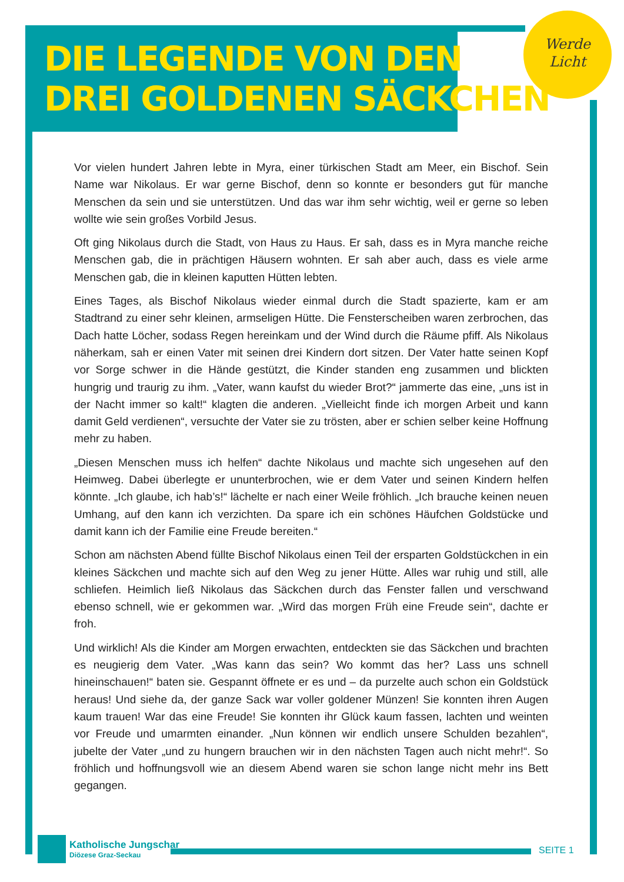DIE LEGENDE VON DEN
DREI GOLDENEN SÄCKCHEN
Werde
Licht
Vor vielen hundert Jahren lebte in Myra, einer türkischen Stadt am Meer, ein Bischof. Sein Name war Nikolaus. Er war gerne Bischof, denn so konnte er besonders gut für manche Menschen da sein und sie unterstützen. Und das war ihm sehr wichtig, weil er gerne so leben wollte wie sein großes Vorbild Jesus.
Oft ging Nikolaus durch die Stadt, von Haus zu Haus. Er sah, dass es in Myra manche reiche Menschen gab, die in prächtigen Häusern wohnten. Er sah aber auch, dass es viele arme Menschen gab, die in kleinen kaputten Hütten lebten.
Eines Tages, als Bischof Nikolaus wieder einmal durch die Stadt spazierte, kam er am Stadtrand zu einer sehr kleinen, armseligen Hütte. Die Fensterscheiben waren zerbrochen, das Dach hatte Löcher, sodass Regen hereinkam und der Wind durch die Räume pfiff. Als Nikolaus näherkam, sah er einen Vater mit seinen drei Kindern dort sitzen. Der Vater hatte seinen Kopf vor Sorge schwer in die Hände gestützt, die Kinder standen eng zusammen und blickten hungrig und traurig zu ihm. „Vater, wann kaufst du wieder Brot?“ jammerte das eine, „uns ist in der Nacht immer so kalt!“ klagten die anderen. „Vielleicht finde ich morgen Arbeit und kann damit Geld verdienen“, versuchte der Vater sie zu trösten, aber er schien selber keine Hoffnung mehr zu haben.
„Diesen Menschen muss ich helfen“ dachte Nikolaus und machte sich ungesehen auf den Heimweg. Dabei überlegte er ununterbrochen, wie er dem Vater und seinen Kindern helfen könnte. „Ich glaube, ich hab’s!“ lächelte er nach einer Weile fröhlich. „Ich brauche keinen neuen Umhang, auf den kann ich verzichten. Da spare ich ein schönes Häufchen Goldstücke und damit kann ich der Familie eine Freude bereiten.“
Schon am nächsten Abend füllte Bischof Nikolaus einen Teil der ersparten Goldstückchen in ein kleines Säckchen und machte sich auf den Weg zu jener Hütte. Alles war ruhig und still, alle schliefen. Heimlich ließ Nikolaus das Säckchen durch das Fenster fallen und verschwand ebenso schnell, wie er gekommen war. „Wird das morgen Früh eine Freude sein“, dachte er froh.
Und wirklich! Als die Kinder am Morgen erwachten, entdeckten sie das Säckchen und brachten es neugierig dem Vater. „Was kann das sein? Wo kommt das her? Lass uns schnell hineinschauen!“ baten sie. Gespannt öffnete er es und – da purzelte auch schon ein Goldstück heraus! Und siehe da, der ganze Sack war voller goldener Münzen! Sie konnten ihren Augen kaum trauen! War das eine Freude! Sie konnten ihr Glück kaum fassen, lachten und weinten vor Freude und umarmten einander. „Nun können wir endlich unsere Schulden bezahlen“, jubelte der Vater „und zu hungern brauchen wir in den nächsten Tagen auch nicht mehr!“. So fröhlich und hoffnungsvoll wie an diesem Abend waren sie schon lange nicht mehr ins Bett gegangen.
Katholische Jungschar
Diözese Graz-Seckau
SEITE 1